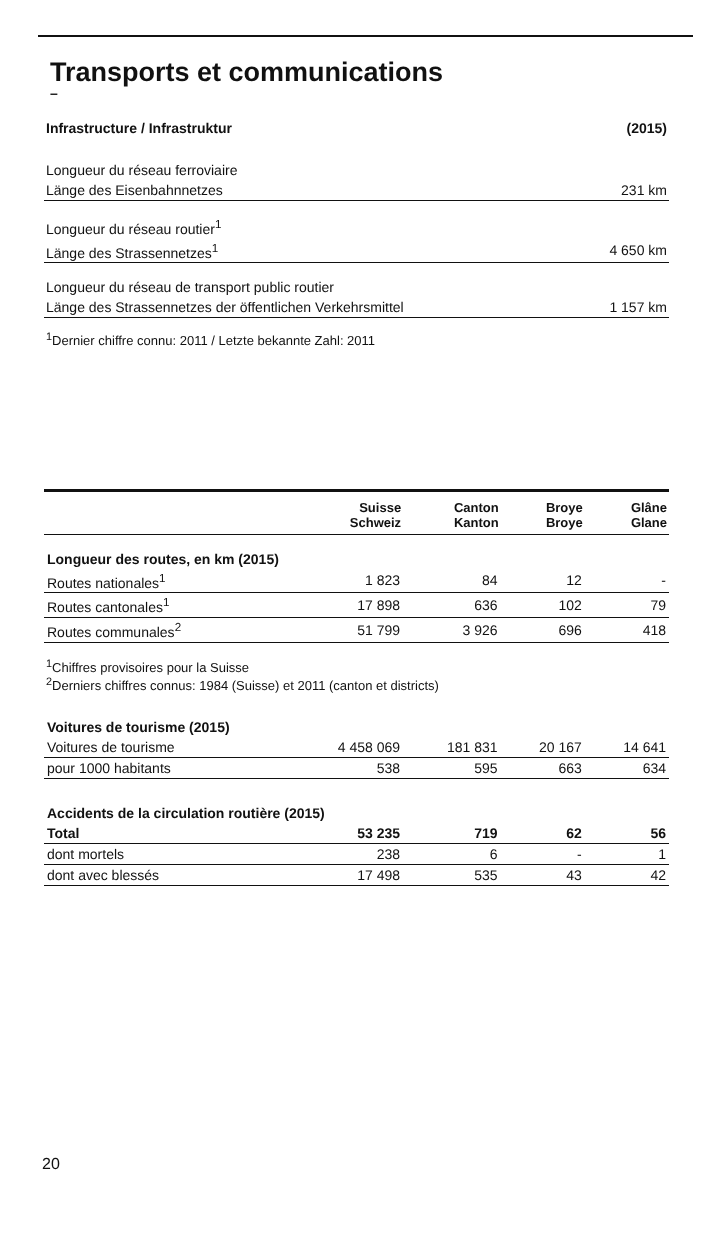Transports et communications
–
| Infrastructure / Infrastruktur | (2015) |
| Longueur du réseau ferroviaire | |
| Länge des Eisenbahnnetzes | 231 km |
| Longueur du réseau routier<sup>1</sup> | |
| Länge des Strassennetzes<sup>1</sup> | 4 650 km |
| Longueur du réseau de transport public routier | |
| Länge des Strassennetzes der öffentlichen Verkehrsmittel | 1 157 km |
<sup>1</sup> Dernier chiffre connu: 2011 / Letzte bekannte Zahl: 2011
| | Suisse Schweiz | Canton Kanton | Broye Broye | Glâne Glane |
| --- | --- | --- | --- | --- |
| Longueur des routes, en km (2015) | | | | |
| Routes nationales<sup>1</sup> | 1 823 | 84 | 12 | - |
| Routes cantonales<sup>1</sup> | 17 898 | 636 | 102 | 79 |
| Routes communales<sup>2</sup> | 51 799 | 3 926 | 696 | 418 |
| <sup>1</sup> Chiffres provisoires pour la Suisse <sup>2</sup> Derniers chiffres connus: 1984 (Suisse) et 2011 (canton et districts) | | | | |
| Voitures de tourisme (2015) | | | | |
| Voitures de tourisme | 4 458 069 | 181 831 | 20 167 | 14 641 |
| pour 1000 habitants | 538 | 595 | 663 | 634 |
| Accidents de la circulation routière (2015) | | | | |
| Total | 53 235 | 719 | 62 | 56 |
| dont mortels | 238 | 6 | - | 1 |
| dont avec blessés | 17 498 | 535 | 43 | 42 |
20